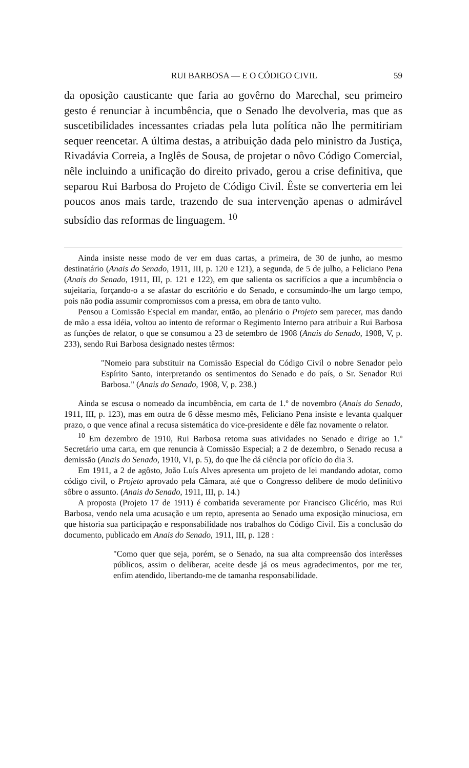RUI BARBOSA — E O CÓDIGO CIVIL 59
da oposição causticante que faria ao govêrno do Marechal, seu primeiro gesto é renunciar à incumbência, que o Senado lhe devolveria, mas que as suscetibilidades incessantes criadas pela luta política não lhe permitiriam sequer reencetar. A última destas, a atribuição dada pelo ministro da Justiça, Rivadávia Correia, a Inglês de Sousa, de projetar o nôvo Código Comercial, nêle incluindo a unificação do direito privado, gerou a crise definitiva, que separou Rui Barbosa do Projeto de Código Civil. Êste se converteria em lei poucos anos mais tarde, trazendo de sua intervenção apenas o admirável subsídio das reformas de linguagem. <sup>10</sup>
Ainda insiste nesse modo de ver em duas cartas, a primeira, de 30 de junho, ao mesmo destinatário (Anais do Senado, 1911, III, p. 120 e 121), a segunda, de 5 de julho, a Feliciano Pena (Anais do Senado, 1911, III, p. 121 e 122), em que salienta os sacrifícios a que a incumbência o sujeitaria, forçando-o a se afastar do escritório e do Senado, e consumindo-lhe um largo tempo, pois não podia assumir compromissos com a pressa, em obra de tanto vulto.
Pensou a Comissão Especial em mandar, então, ao plenário o Projeto sem parecer, mas dando de mão a essa idéia, voltou ao intento de reformar o Regimento Interno para atribuir a Rui Barbosa as funções de relator, o que se consumou a 23 de setembro de 1908 (Anais do Senado, 1908, V, p. 233), sendo Rui Barbosa designado nestes têrmos:
"Nomeio para substituir na Comissão Especial do Código Civil o nobre Senador pelo Espírito Santo, interpretando os sentimentos do Senado e do país, o Sr. Senador Rui Barbosa." (Anais do Senado, 1908, V, p. 238.)
Ainda se escusa o nomeado da incumbência, em carta de 1.º de novembro (Anais do Senado, 1911, III, p. 123), mas em outra de 6 dêsse mesmo mês, Feliciano Pena insiste e levanta qualquer prazo, o que vence afinal a recusa sistemática do vice-presidente e dêle faz novamente o relator.
<sup>10</sup> Em dezembro de 1910, Rui Barbosa retoma suas atividades no Senado e dirige ao 1.º Secretário uma carta, em que renuncia à Comissão Especial; a 2 de dezembro, o Senado recusa a demissão (Anais do Senado, 1910, VI, p. 5), do que lhe dá ciência por ofício do dia 3.
Em 1911, a 2 de agôsto, João Luís Alves apresenta um projeto de lei mandando adotar, como código civil, o Projeto aprovado pela Câmara, até que o Congresso delibere de modo definitivo sôbre o assunto. (Anais do Senado, 1911, III, p. 14.)
A proposta (Projeto 17 de 1911) é combatida severamente por Francisco Glicério, mas Rui Barbosa, vendo nela uma acusação e um repto, apresenta ao Senado uma exposição minuciosa, em que historia sua participação e responsabilidade nos trabalhos do Código Civil. Eis a conclusão do documento, publicado em Anais do Senado, 1911, III, p. 128 :
"Como quer que seja, porém, se o Senado, na sua alta compreensão dos interêsses públicos, assim o deliberar, aceite desde já os meus agradecimentos, por me ter, enfim atendido, libertando-me de tamanha responsabilidade.